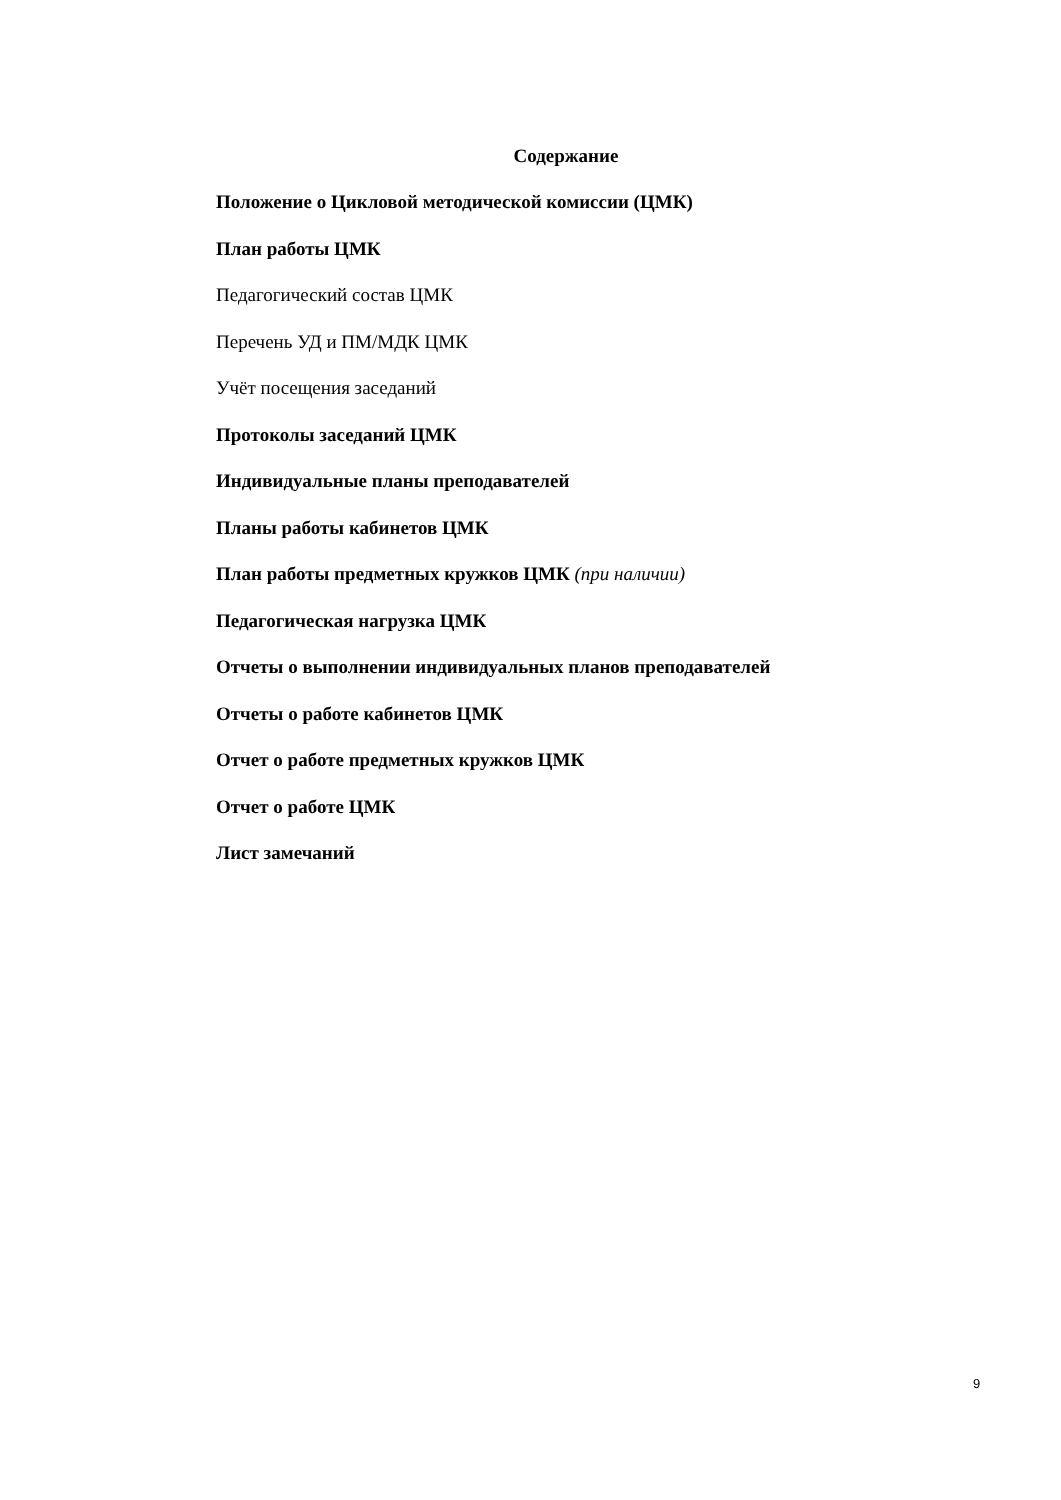Содержание
Положение о Цикловой методической комиссии (ЦМК)
План работы ЦМК
Педагогический состав ЦМК
Перечень УД и ПМ/МДК ЦМК
Учёт посещения заседаний
Протоколы заседаний ЦМК
Индивидуальные планы преподавателей
Планы работы кабинетов ЦМК
План работы предметных кружков ЦМК (при наличии)
Педагогическая нагрузка ЦМК
Отчеты о выполнении индивидуальных планов преподавателей
Отчеты о работе кабинетов ЦМК
Отчет о работе предметных кружков ЦМК
Отчет о работе ЦМК
Лист замечаний
9